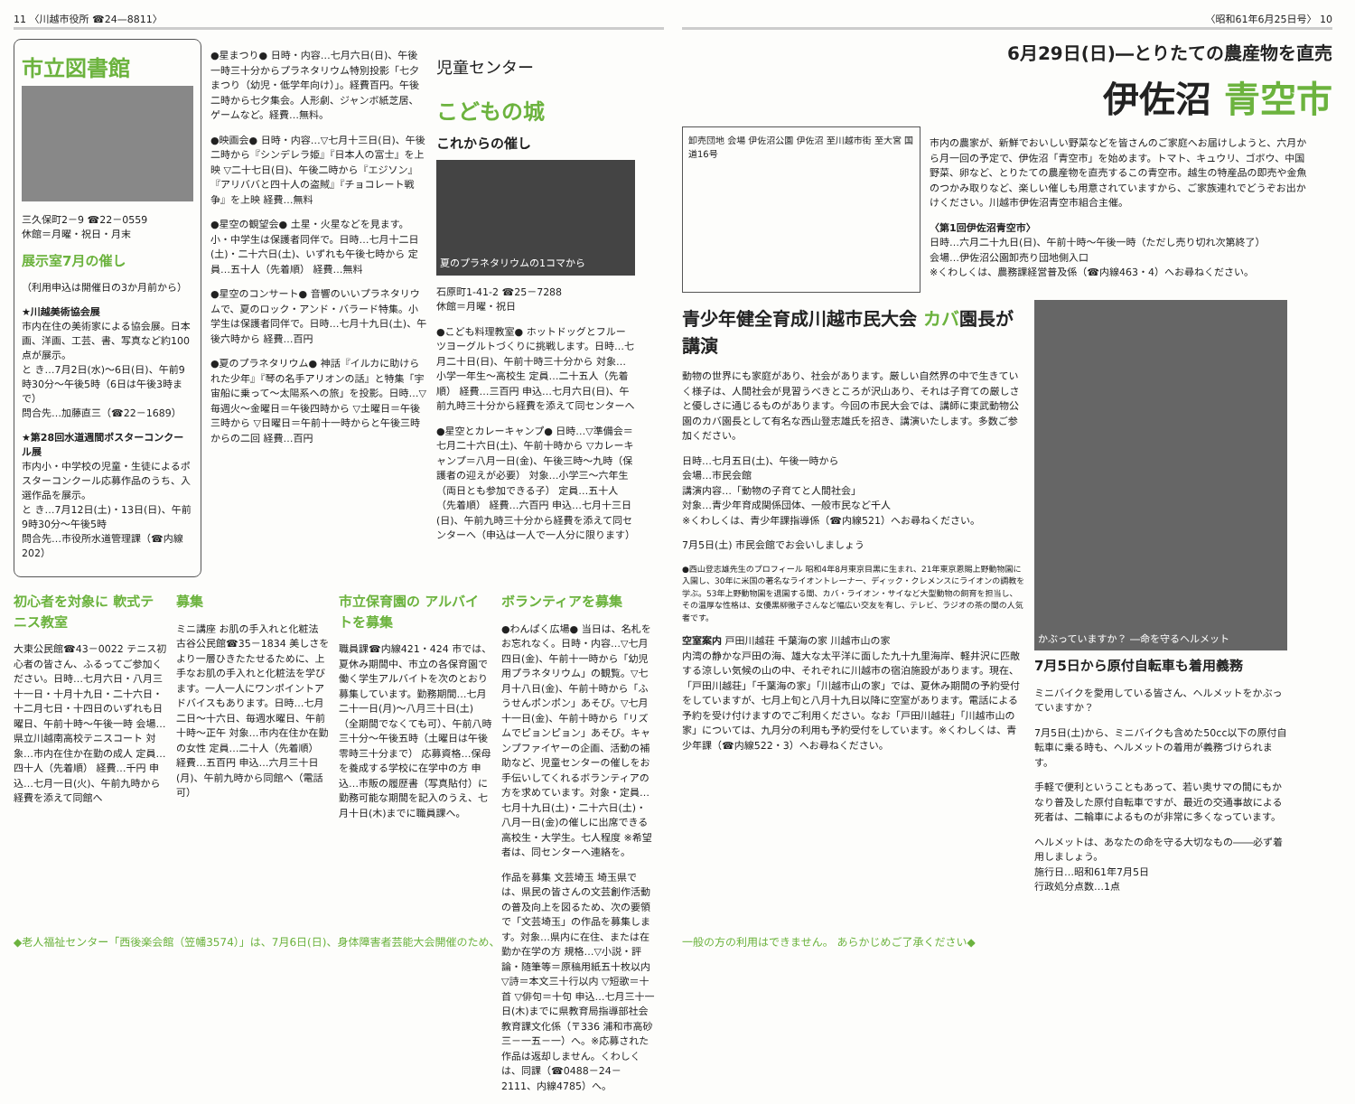11 〈川越市役所 ☎24—8811〉
市立図書館
三久保町2－9 ☎22－0559
休館＝月曜・祝日・月末
展示室7月の催し
（利用申込は開催日の3か月前から）
★川越美術協会展
市内在住の美術家による協会展。日本画、洋画、工芸、書、写真など約100点が展示。
と き…7月2日(水)～6日(日)、午前9時30分～午後5時（6日は午後3時まで）
問合先…加藤直三（☎22－1689）
★第28回水道週間ポスターコンクール展
市内小・中学校の児童・生徒によるポスターコンクール応募作品のうち、入選作品を展示。
と き…7月12日(土)・13日(日)、午前9時30分～午後5時
問合先…市役所水道管理課（☎内線202）
●星まつり● 日時・内容…七月六日(日)、午後一時三十分からプラネタリウム特別投影「七夕まつり（幼児・低学年向け）」。経費百円。午後二時から七夕集会。人形劇、ジャンボ紙芝居、ゲームなど。経費…無料。
●映画会● 日時・内容…▽七月十三日(日)、午後二時から『シンデレラ姫』『日本人の富士』を上映 ▽二十七日(日)、午後二時から『エジソン』『アリババと四十人の盗賊』『チョコレート戦争』を上映 経費…無料
●星空の観望会● 土星・火星などを見ます。小・中学生は保護者同伴で。日時…七月十二日(土)・二十六日(土)、いずれも午後七時から 定員…五十人（先着順） 経費…無料
●星空のコンサート● 音響のいいプラネタリウムで、夏のロック・アンド・バラード特集。小学生は保護者同伴で。日時…七月十九日(土)、午後六時から 経費…百円
●夏のプラネタリウム● 神話『イルカに助けられた少年』『琴の名手アリオンの話』と特集「宇宙船に乗って～太陽系への旅」を投影。日時…▽毎週火～金曜日＝午後四時から ▽土曜日＝午後三時から ▽日曜日＝午前十一時からと午後三時からの二回 経費…百円
児童センター
こどもの城
これからの催し
夏のプラネタリウムの1コマから
石原町1-41-2 ☎25－7288
休館＝月曜・祝日
●こども料理教室● ホットドッグとフルーツヨーグルトづくりに挑戦します。日時…七月二十日(日)、午前十時三十分から 対象…小学一年生～高校生 定員…二十五人（先着順） 経費…三百円 申込…七月六日(日)、午前九時三十分から経費を添えて同センターへ
●星空とカレーキャンプ● 日時…▽準備会＝七月二十六日(土)、午前十時から ▽カレーキャンプ＝八月一日(金)、午後三時～九時（保護者の迎えが必要） 対象…小学三～六年生（両日とも参加できる子） 定員…五十人（先着順） 経費…六百円 申込…七月十三日(日)、午前九時三十分から経費を添えて同センターへ（申込は一人で一人分に限ります）
初心者を対象に 軟式テニス教室
大東公民館☎43－0022 テニス初心者の皆さん、ふるってご参加ください。日時…七月六日・八月三十一日・十月十九日・二十六日・十二月七日・十四日のいずれも日曜日、午前十時～午後一時 会場…県立川越南高校テニスコート 対象…市内在住か在勤の成人 定員…四十人（先着順） 経費…千円 申込…七月一日(火)、午前九時から経費を添えて同館へ
募集
ミニ講座 お肌の手入れと化粧法 古谷公民館☎35－1834 美しさをより一層ひきたたせるために、上手なお肌の手入れと化粧法を学びます。一人一人にワンポイントアドバイスもあります。日時…七月二日～十六日、毎週水曜日、午前十時～正午 対象…市内在住か在勤の女性 定員…二十人（先着順） 経費…五百円 申込…六月三十日(月)、午前九時から同館へ（電話可）
市立保育園の アルバイトを募集
職員課☎内線421・424 市では、夏休み期間中、市立の各保育園で働く学生アルバイトを次のとおり募集しています。勤務期間…七月二十一日(月)～八月三十日(土)（全期間でなくても可）、午前八時三十分～午後五時（土曜日は午後零時三十分まで） 応募資格…保母を養成する学校に在学中の方 申込…市販の履歴書（写真貼付）に勤務可能な期間を記入のうえ、七月十日(木)までに職員課へ。
ボランティアを募集
●わんぱく広場● 当日は、名札をお忘れなく。日時・内容…▽七月四日(金)、午前十一時から「幼児用プラネタリウム」の観覧。▽七月十八日(金)、午前十時から「ふうせんポンポン」あそび。▽七月十一日(金)、午前十時から「リズムでピョンピョン」あそび。キャンプファイヤーの企画、活動の補助など、児童センターの催しをお手伝いしてくれるボランティアの方を求めています。対象・定員…七月十九日(土)・二十六日(土)・八月一日(金)の催しに出席できる高校生・大学生。七人程度 ※希望者は、同センターへ連絡を。
作品を募集 文芸埼玉 埼玉県では、県民の皆さんの文芸創作活動の普及向上を図るため、次の要領で「文芸埼玉」の作品を募集します。対象…県内に在住、または在勤か在学の方 規格…▽小説・評論・随筆等＝原稿用紙五十枚以内 ▽詩＝本文三十行以内 ▽短歌＝十首 ▽俳句＝十句 申込…七月三十一日(木)までに県教育局指導部社会教育課文化係（〒336 浦和市高砂三－一五－一）へ。※応募された作品は返却しません。くわしくは、同課（☎0488－24－2111、内線4785）へ。
◆老人福祉センター「西後楽会館（笠幡3574）」は、7月6日(日)、身体障害者芸能大会開催のため、
〈昭和61年6月25日号〉 10
6月29日(日)―とりたての農産物を直売
伊佐沼 青空市
卸売団地 会場 伊佐沼公園 伊佐沼 至川越市街 至大宮 国道16号
市内の農家が、新鮮でおいしい野菜などを皆さんのご家庭へお届けしようと、六月から月一回の予定で、伊佐沼「青空市」を始めます。トマト、キュウリ、ゴボウ、中国野菜、卵など、とりたての農産物を直売するこの青空市。越生の特産品の即売や金魚のつかみ取りなど、楽しい催しも用意されていますから、ご家族連れでどうぞお出かけください。川越市伊佐沼青空市組合主催。
〈第1回伊佐沼青空市〉
日時…六月二十九日(日)、午前十時～午後一時（ただし売り切れ次第終了）
会場…伊佐沼公園卸売り団地側入口
※くわしくは、農務課経営普及係（☎内線463・4）へお尋ねください。
青少年健全育成川越市民大会 カバ園長が講演
動物の世界にも家庭があり、社会があります。厳しい自然界の中で生きていく様子は、人間社会が見習うべきところが沢山あり、それは子育ての厳しさと優しさに通じるものがあります。今回の市民大会では、講師に東武動物公園のカバ園長として有名な西山登志雄氏を招き、講演いたします。多数ご参加ください。
日時…七月五日(土)、午後一時から
会場…市民会館
講演内容…「動物の子育てと人間社会」
対象…青少年育成関係団体、一般市民など千人
※くわしくは、青少年課指導係（☎内線521）へお尋ねください。
7月5日(土) 市民会館でお会いしましょう
●西山登志雄先生のプロフィール 昭和4年8月東京目黒に生まれ、21年東京恩賜上野動物園に入園し、30年に米国の著名なライオントレーナー、ディック・クレメンスにライオンの調教を学ぶ。53年上野動物園を退園する間、カバ・ライオン・サイなど大型動物の飼育を担当し、その温厚な性格は、女優黒柳徹子さんなど幅広い交友を有し、テレビ、ラジオの茶の間の人気者です。
空室案内 戸田川越荘 千葉海の家 川越市山の家
内湾の静かな戸田の海、雄大な太平洋に面した九十九里海岸、軽井沢に匹敵する涼しい気候の山の中、それぞれに川越市の宿泊施設があります。現在、「戸田川越荘」「千葉海の家」「川越市山の家」では、夏休み期間の予約受付をしていますが、七月上旬と八月十九日以降に空室があります。電話による予約を受け付けますのでご利用ください。なお「戸田川越荘」「川越市山の家」については、九月分の利用も予約受付をしています。※くわしくは、青少年課（☎内線522・3）へお尋ねください。
かぶっていますか？ ―命を守るヘルメット
7月5日から原付自転車も着用義務
ミニバイクを愛用している皆さん、ヘルメットをかぶっていますか？
7月5日(土)から、ミニバイクも含めた50cc以下の原付自転車に乗る時も、ヘルメットの着用が義務づけられます。
手軽で便利ということもあって、若い奥サマの間にもかなり普及した原付自転車ですが、最近の交通事故による死者は、二輪車によるものが非常に多くなっています。
ヘルメットは、あなたの命を守る大切なもの――必ず着用しましょう。
施行日…昭和61年7月5日
行政処分点数…1点
一般の方の利用はできません。 あらかじめご了承ください◆